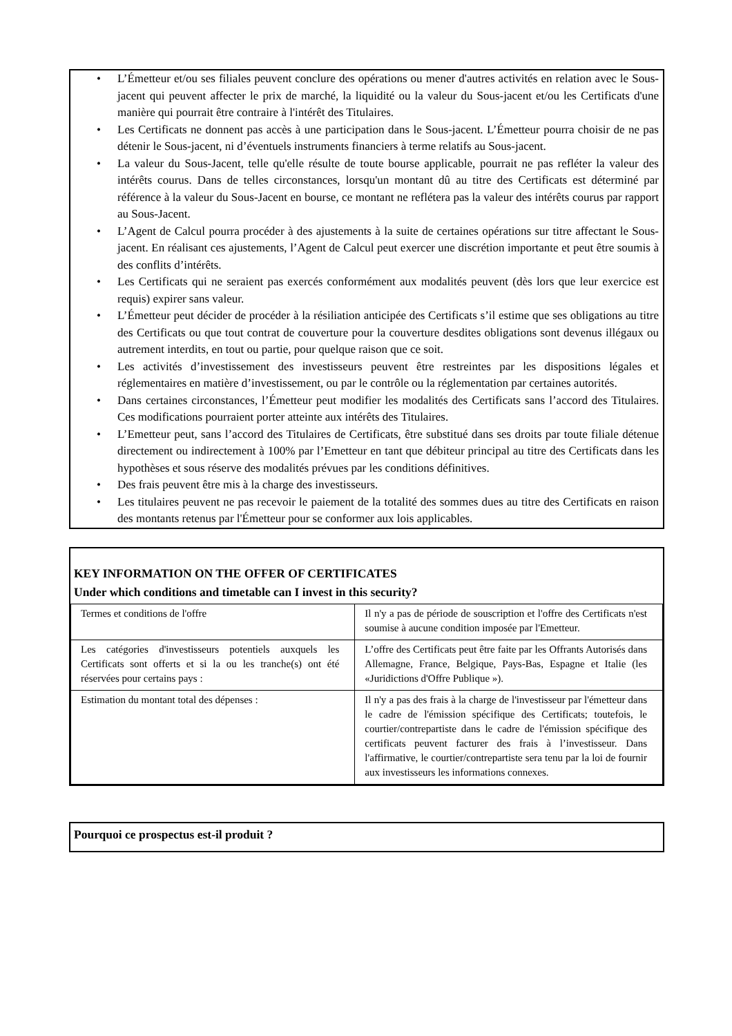• L’Émetteur et/ou ses filiales peuvent conclure des opérations ou mener d'autres activités en relation avec le Sous-jacent qui peuvent affecter le prix de marché, la liquidité ou la valeur du Sous-jacent et/ou les Certificats d'une manière qui pourrait être contraire à l'intérêt des Titulaires.
• Les Certificats ne donnent pas accès à une participation dans le Sous-jacent. L’Émetteur pourra choisir de ne pas détenir le Sous-jacent, ni d’éventuels instruments financiers à terme relatifs au Sous-jacent.
• La valeur du Sous-Jacent, telle qu'elle résulte de toute bourse applicable, pourrait ne pas refléter la valeur des intérêts courus. Dans de telles circonstances, lorsqu'un montant dû au titre des Certificats est déterminé par référence à la valeur du Sous-Jacent en bourse, ce montant ne reflétera pas la valeur des intérêts courus par rapport au Sous-Jacent.
• L’Agent de Calcul pourra procéder à des ajustements à la suite de certaines opérations sur titre affectant le Sous-jacent. En réalisant ces ajustements, l’Agent de Calcul peut exercer une discrétion importante et peut être soumis à des conflits d’intérêts.
• Les Certificats qui ne seraient pas exercés conformément aux modalités peuvent (dès lors que leur exercice est requis) expirer sans valeur.
• L’Émetteur peut décider de procéder à la résiliation anticipée des Certificats s’il estime que ses obligations au titre des Certificats ou que tout contrat de couverture pour la couverture desdites obligations sont devenus illégaux ou autrement interdits, en tout ou partie, pour quelque raison que ce soit.
• Les activités d’investissement des investisseurs peuvent être restreintes par les dispositions légales et réglementaires en matière d’investissement, ou par le contrôle ou la réglementation par certaines autorités.
• Dans certaines circonstances, l’Émetteur peut modifier les modalités des Certificats sans l’accord des Titulaires. Ces modifications pourraient porter atteinte aux intérêts des Titulaires.
• L’Emetteur peut, sans l’accord des Titulaires de Certificats, être substitué dans ses droits par toute filiale détenue directement ou indirectement à 100% par l’Emetteur en tant que débiteur principal au titre des Certificats dans les hypothèses et sous réserve des modalités prévues par les conditions définitives.
• Des frais peuvent être mis à la charge des investisseurs.
• Les titulaires peuvent ne pas recevoir le paiement de la totalité des sommes dues au titre des Certificats en raison des montants retenus par l'Émetteur pour se conformer aux lois applicables.
KEY INFORMATION ON THE OFFER OF CERTIFICATES
Under which conditions and timetable can I invest in this security?
| Termes et conditions de l'offre | Il n'y a pas de période de souscription et l'offre des Certificats n'est soumise à aucune condition imposée par l'Emetteur. |
| Les catégories d'investisseurs potentiels auxquels les Certificats sont offerts et si la ou les tranche(s) ont été réservées pour certains pays : | L’offre des Certificats peut être faite par les Offrants Autorisés dans Allemagne, France, Belgique, Pays-Bas, Espagne et Italie (les «Juridictions d'Offre Publique »). |
| Estimation du montant total des dépenses : | Il n'y a pas des frais à la charge de l'investisseur par l'émetteur dans le cadre de l'émission spécifique des Certificats; toutefois, le courtier/contrepartiste dans le cadre de l'émission spécifique des certificats peuvent facturer des frais à l’investisseur. Dans l'affirmative, le courtier/contrepartiste sera tenu par la loi de fournir aux investisseurs les informations connexes. |
Pourquoi ce prospectus est-il produit ?